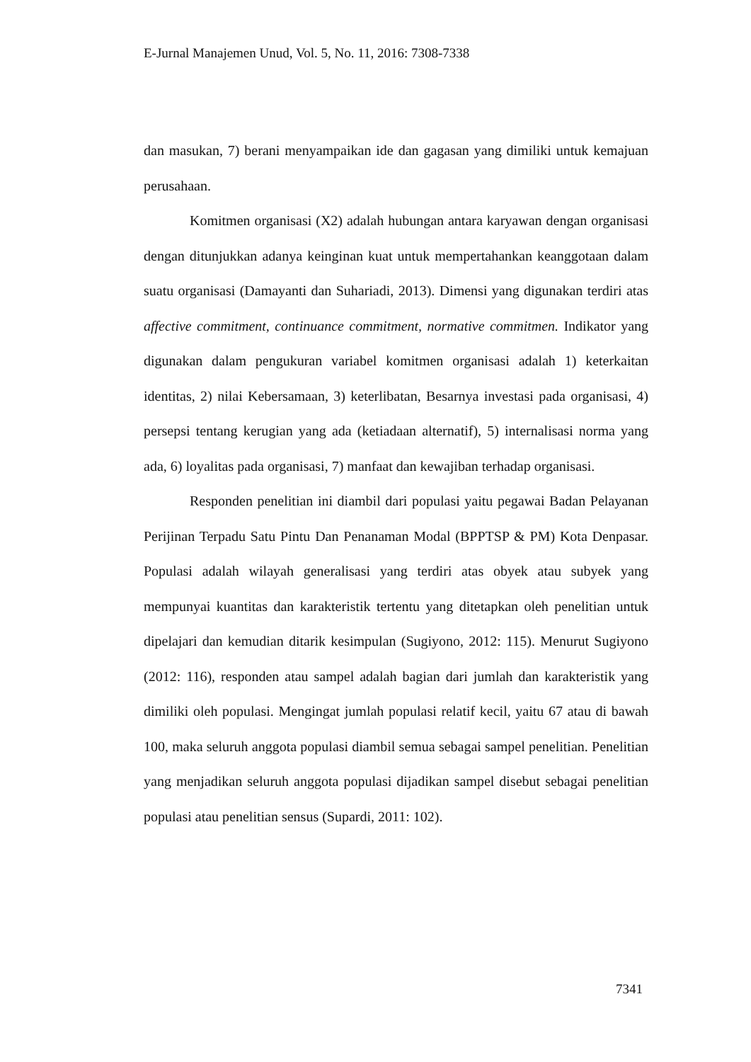E-Jurnal Manajemen Unud, Vol. 5, No. 11, 2016: 7308-7338
dan masukan, 7) berani menyampaikan ide dan gagasan yang dimiliki untuk kemajuan perusahaan.
Komitmen organisasi (X2) adalah hubungan antara karyawan dengan organisasi dengan ditunjukkan adanya keinginan kuat untuk mempertahankan keanggotaan dalam suatu organisasi (Damayanti dan Suhariadi, 2013). Dimensi yang digunakan terdiri atas affective commitment, continuance commitment, normative commitmen. Indikator yang digunakan dalam pengukuran variabel komitmen organisasi adalah 1) keterkaitan identitas, 2) nilai Kebersamaan, 3) keterlibatan, Besarnya investasi pada organisasi, 4) persepsi tentang kerugian yang ada (ketiadaan alternatif), 5) internalisasi norma yang ada, 6) loyalitas pada organisasi, 7) manfaat dan kewajiban terhadap organisasi.
Responden penelitian ini diambil dari populasi yaitu pegawai Badan Pelayanan Perijinan Terpadu Satu Pintu Dan Penanaman Modal (BPPTSP & PM) Kota Denpasar. Populasi adalah wilayah generalisasi yang terdiri atas obyek atau subyek yang mempunyai kuantitas dan karakteristik tertentu yang ditetapkan oleh penelitian untuk dipelajari dan kemudian ditarik kesimpulan (Sugiyono, 2012: 115). Menurut Sugiyono (2012: 116), responden atau sampel adalah bagian dari jumlah dan karakteristik yang dimiliki oleh populasi. Mengingat jumlah populasi relatif kecil, yaitu 67 atau di bawah 100, maka seluruh anggota populasi diambil semua sebagai sampel penelitian. Penelitian yang menjadikan seluruh anggota populasi dijadikan sampel disebut sebagai penelitian populasi atau penelitian sensus (Supardi, 2011: 102).
7341